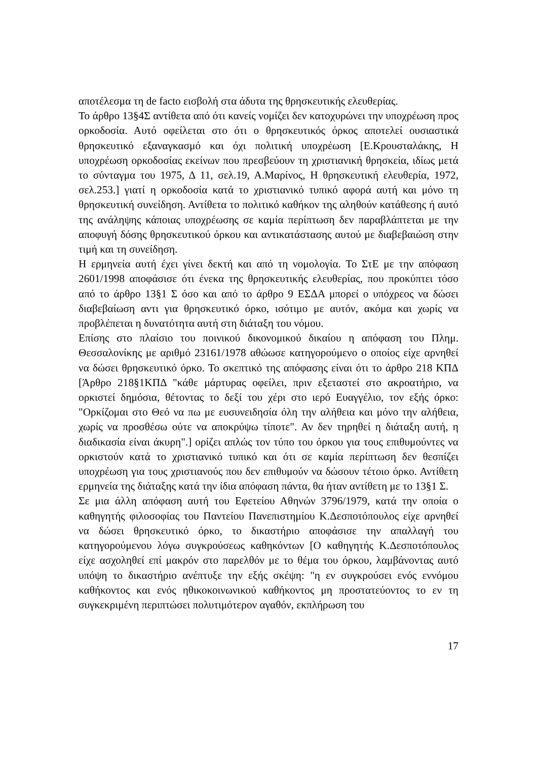αποτέλεσμα τη de facto εισβολή στα άδυτα της θρησκευτικής ελευθερίας.
Το άρθρο 13§4Σ αντίθετα από ότι κανείς νομίζει δεν κατοχυρώνει την υποχρέωση προς ορκοδοσία. Αυτό οφείλεται στο ότι ο θρησκευτικός όρκος αποτελεί ουσιαστικά θρησκευτικό εξαναγκασμό και όχι πολιτική υποχρέωση [Ε.Κρουσταλάκης, Η υποχρέωση ορκοδοσίας εκείνων που πρεσβεύουν τη χριστιανική θρησκεία, ιδίως μετά το σύνταγμα του 1975, Δ 11, σελ.19, Α.Μαρίνος, Η θρησκευτική ελευθερία, 1972, σελ.253.] γιατί η ορκοδοσία κατά το χριστιανικό τυπικό αφορά αυτή και μόνο τη θρησκευτική συνείδηση. Αντίθετα το πολιτικό καθήκον της αληθούν κατάθεσης ή αυτό της ανάληψης κάποιας υποχρέωσης σε καμία περίπτωση δεν παραβλάπτεται με την αποφυγή δόσης θρησκευτικού όρκου και αντικατάστασης αυτού με διαβεβαιώση στην τιμή και τη συνείδηση.
Η ερμηνεία αυτή έχει γίνει δεκτή και από τη νομολογία. Το ΣτΕ με την απόφαση 2601/1998 αποφάσισε ότι ένεκα της θρησκευτικής ελευθερίας, που προκύπτει τόσο από το άρθρο 13§1 Σ όσο και από το άρθρο 9 ΕΣΔΑ μπορεί ο υπόχρεος να δώσει διαβεβαίωση αντι για θρησκευτικό όρκο, ισότιμο με αυτόν, ακόμα και χωρίς να προβλέπεται η δυνατότητα αυτή στη διάταξη του νόμου.
Επίσης στο πλαίσιο του ποινικού δικονομικού δικαίου η απόφαση του Πλημ. Θεσσαλονίκης με αριθμό 23161/1978 αθώωσε κατηγορούμενο ο οποίος είχε αρνηθεί να δώσει θρησκευτικό όρκο. Το σκεπτικό της απόφασης είναι ότι το άρθρο 218 ΚΠΔ [Άρθρο 218§1ΚΠΔ "κάθε μάρτυρας οφείλει, πριν εξεταστεί στο ακροατήριο, να ορκιστεί δημόσια, θέτοντας το δεξί του χέρι στο ιερό Ευαγγέλιο, τον εξής όρκο: "Ορκίζομαι στο Θεό να πω με ευσυνειδησία όλη την αλήθεια και μόνο την αλήθεια, χωρίς να προσθέσω ούτε να αποκρύψω τίποτε". Αν δεν τηρηθεί η διάταξη αυτή, η διαδικασία είναι άκυρη".] ορίζει απλώς τον τύπο του όρκου για τους επιθυμούντες να ορκιστούν κατά το χριστιανικό τυπικό και ότι σε καμία περίπτωση δεν θεσπίζει υποχρέωση για τους χριστιανούς που δεν επιθυμούν να δώσουν τέτοιο όρκο. Αντίθετη ερμηνεία της διάταξης κατά την ίδια απόφαση πάντα, θα ήταν αντίθετη με το 13§1 Σ.
Σε μια άλλη απόφαση αυτή του Εφετείου Αθηνών 3796/1979, κατά την οποία ο καθηγητής φιλοσοφίας του Παντείου Πανεπιστημίου Κ.Δεσποτόπουλος είχε αρνηθεί να δώσει θρησκευτικό όρκο, το δικαστήριο αποφάσισε την απαλλαγή του κατηγορούμενου λόγω συγκρούσεως καθηκόντων [Ο καθηγητής Κ.Δεσποτόπουλος είχε ασχοληθεί επί μακρόν στο παρελθόν με το θέμα του όρκου, λαμβάνοντας αυτό υπόψη το δικαστήριο ανέπτυξε την εξής σκέψη: "η εν συγκρούσει ενός εννόμου καθήκοντος και ενός ηθικοκοινωνικού καθήκοντος μη προστατεύοντος το εν τη συγκεκριμένη περιπτώσει πολυτιμότερον αγαθόν, εκπλήρωση του
17